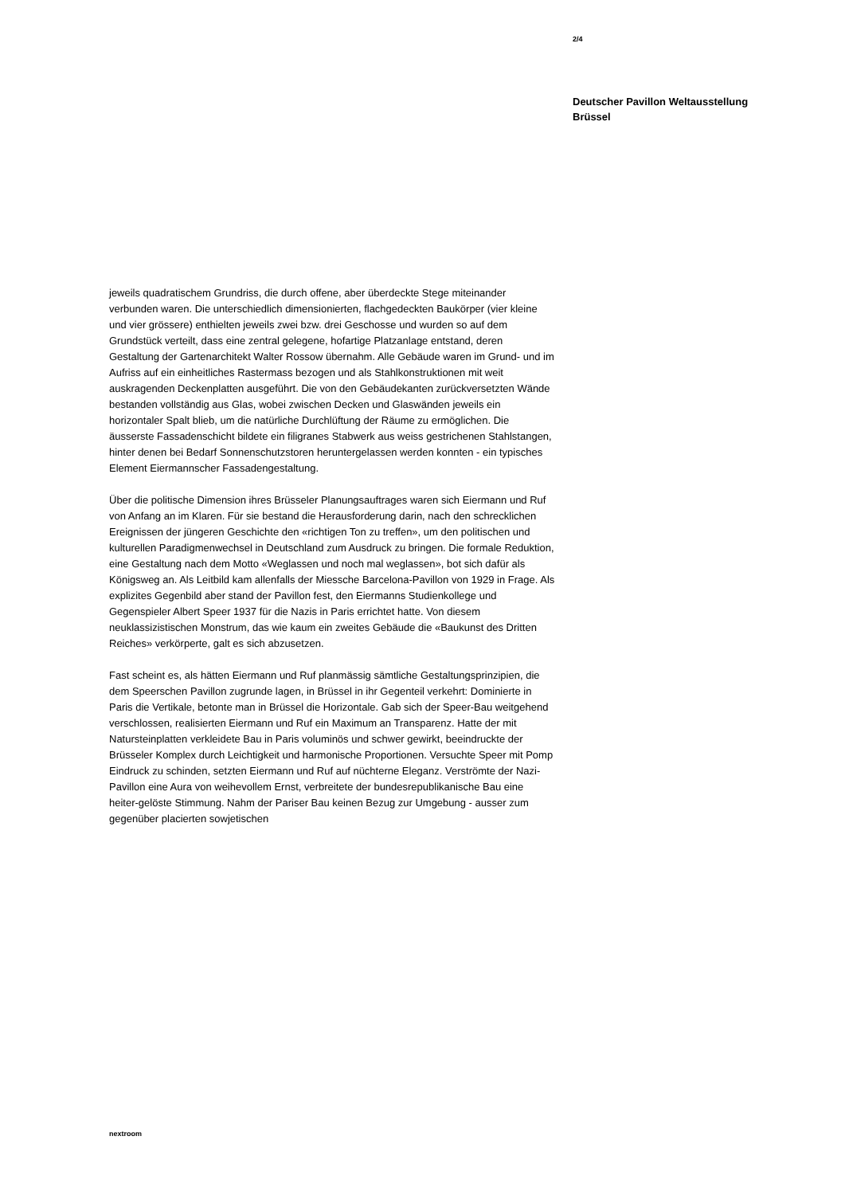2/4
Deutscher Pavillon Weltausstellung
Brüssel
jeweils quadratischem Grundriss, die durch offene, aber überdeckte Stege miteinander verbunden waren. Die unterschiedlich dimensionierten, flachgedeckten Baukörper (vier kleine und vier grössere) enthielten jeweils zwei bzw. drei Geschosse und wurden so auf dem Grundstück verteilt, dass eine zentral gelegene, hofartige Platzanlage entstand, deren Gestaltung der Gartenarchitekt Walter Rossow übernahm. Alle Gebäude waren im Grund- und im Aufriss auf ein einheitliches Rastermass bezogen und als Stahlkonstruktionen mit weit auskragenden Deckenplatten ausgeführt. Die von den Gebäudekanten zurückversetzten Wände bestanden vollständig aus Glas, wobei zwischen Decken und Glaswänden jeweils ein horizontaler Spalt blieb, um die natürliche Durchlüftung der Räume zu ermöglichen. Die äusserste Fassadenschicht bildete ein filigranes Stabwerk aus weiss gestrichenen Stahlstangen, hinter denen bei Bedarf Sonnenschutzstoren heruntergelassen werden konnten - ein typisches Element Eiermannscher Fassadengestaltung.
Über die politische Dimension ihres Brüsseler Planungsauftrages waren sich Eiermann und Ruf von Anfang an im Klaren. Für sie bestand die Herausforderung darin, nach den schrecklichen Ereignissen der jüngeren Geschichte den «richtigen Ton zu treffen», um den politischen und kulturellen Paradigmenwechsel in Deutschland zum Ausdruck zu bringen. Die formale Reduktion, eine Gestaltung nach dem Motto «Weglassen und noch mal weglassen», bot sich dafür als Königsweg an. Als Leitbild kam allenfalls der Miessche Barcelona-Pavillon von 1929 in Frage. Als explizites Gegenbild aber stand der Pavillon fest, den Eiermanns Studienkollege und Gegenspieler Albert Speer 1937 für die Nazis in Paris errichtet hatte. Von diesem neuklassizistischen Monstrum, das wie kaum ein zweites Gebäude die «Baukunst des Dritten Reiches» verkörperte, galt es sich abzusetzen.
Fast scheint es, als hätten Eiermann und Ruf planmässig sämtliche Gestaltungsprinzipien, die dem Speerschen Pavillon zugrunde lagen, in Brüssel in ihr Gegenteil verkehrt: Dominierte in Paris die Vertikale, betonte man in Brüssel die Horizontale. Gab sich der Speer-Bau weitgehend verschlossen, realisierten Eiermann und Ruf ein Maximum an Transparenz. Hatte der mit Natursteinplatten verkleidete Bau in Paris voluminös und schwer gewirkt, beeindruckte der Brüsseler Komplex durch Leichtigkeit und harmonische Proportionen. Versuchte Speer mit Pomp Eindruck zu schinden, setzten Eiermann und Ruf auf nüchterne Eleganz. Verströmte der Nazi-Pavillon eine Aura von weihevollem Ernst, verbreitete der bundesrepublikanische Bau eine heiter-gelöste Stimmung. Nahm der Pariser Bau keinen Bezug zur Umgebung - ausser zum gegenüber placierten sowjetischen
nextroom